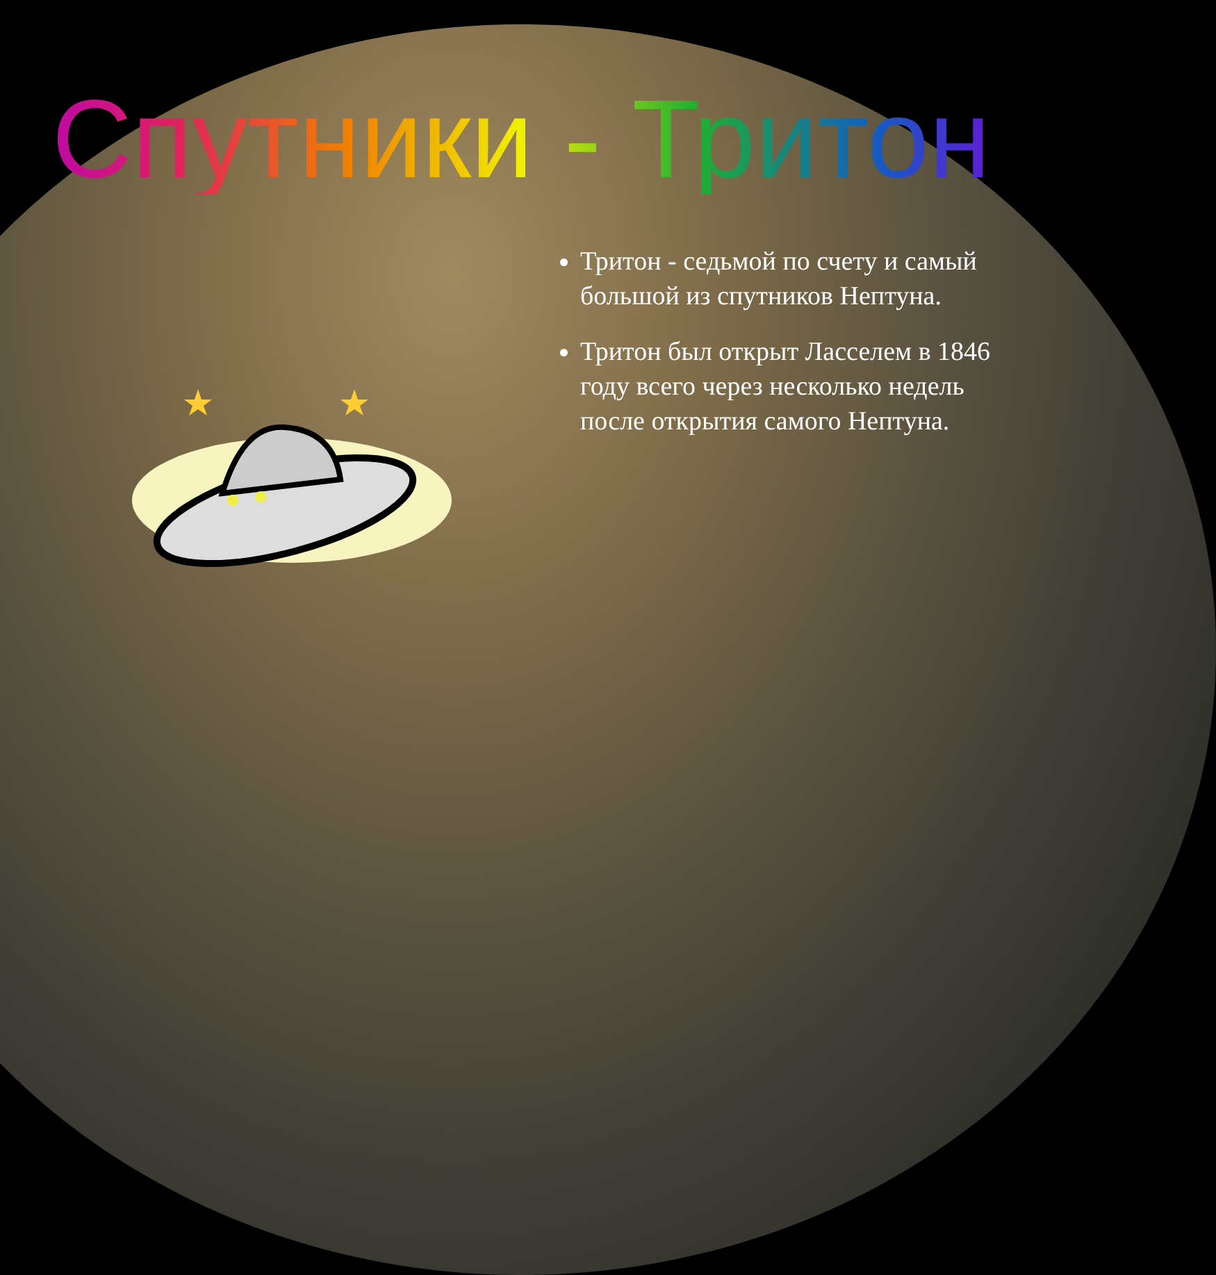Спутники - Тритон
Тритон - седьмой по счету и самый большой из спутников Нептуна.
Тритон был открыт Ласселем в 1846 году всего через несколько недель после открытия самого Нептуна.